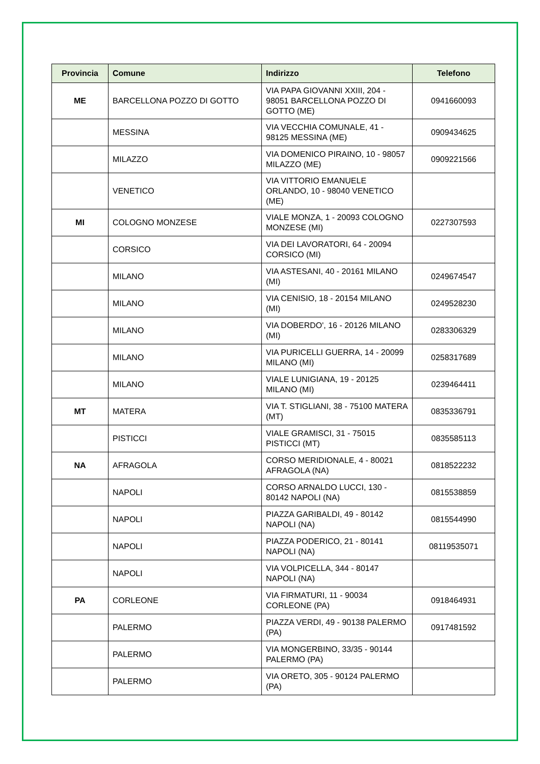| Provincia | Comune | Indirizzo | Telefono |
| --- | --- | --- | --- |
| ME | BARCELLONA POZZO DI GOTTO | VIA PAPA GIOVANNI XXIII, 204 - 98051 BARCELLONA POZZO DI GOTTO (ME) | 0941660093 |
| | MESSINA | VIA VECCHIA COMUNALE, 41 - 98125 MESSINA (ME) | 0909434625 |
| | MILAZZO | VIA DOMENICO PIRAINO, 10 - 98057 MILAZZO (ME) | 0909221566 |
| | VENETICO | VIA VITTORIO EMANUELE ORLANDO, 10 - 98040 VENETICO (ME) | |
| MI | COLOGNO MONZESE | VIALE MONZA, 1 - 20093 COLOGNO MONZESE (MI) | 0227307593 |
| | CORSICO | VIA DEI LAVORATORI, 64 - 20094 CORSICO (MI) | |
| | MILANO | VIA ASTESANI, 40 - 20161 MILANO (MI) | 0249674547 |
| | MILANO | VIA CENISIO, 18 - 20154 MILANO (MI) | 0249528230 |
| | MILANO | VIA DOBERDO', 16 - 20126 MILANO (MI) | 0283306329 |
| | MILANO | VIA PURICELLI GUERRA, 14 - 20099 MILANO (MI) | 0258317689 |
| | MILANO | VIALE LUNIGIANA, 19 - 20125 MILANO (MI) | 0239464411 |
| MT | MATERA | VIA T. STIGLIANI, 38 - 75100 MATERA (MT) | 0835336791 |
| | PISTICCI | VIALE GRAMISCI, 31 - 75015 PISTICCI (MT) | 0835585113 |
| NA | AFRAGOLA | CORSO MERIDIONALE, 4 - 80021 AFRAGOLA (NA) | 0818522232 |
| | NAPOLI | CORSO ARNALDO LUCCI, 130 - 80142 NAPOLI (NA) | 0815538859 |
| | NAPOLI | PIAZZA GARIBALDI, 49 - 80142 NAPOLI (NA) | 0815544990 |
| | NAPOLI | PIAZZA PODERICO, 21 - 80141 NAPOLI (NA) | 08119535071 |
| | NAPOLI | VIA VOLPICELLA, 344 - 80147 NAPOLI (NA) | |
| PA | CORLEONE | VIA FIRMATURI, 11 - 90034 CORLEONE (PA) | 0918464931 |
| | PALERMO | PIAZZA VERDI, 49 - 90138 PALERMO (PA) | 0917481592 |
| | PALERMO | VIA MONGERBINO, 33/35 - 90144 PALERMO (PA) | |
| | PALERMO | VIA ORETO, 305 - 90124 PALERMO (PA) | |